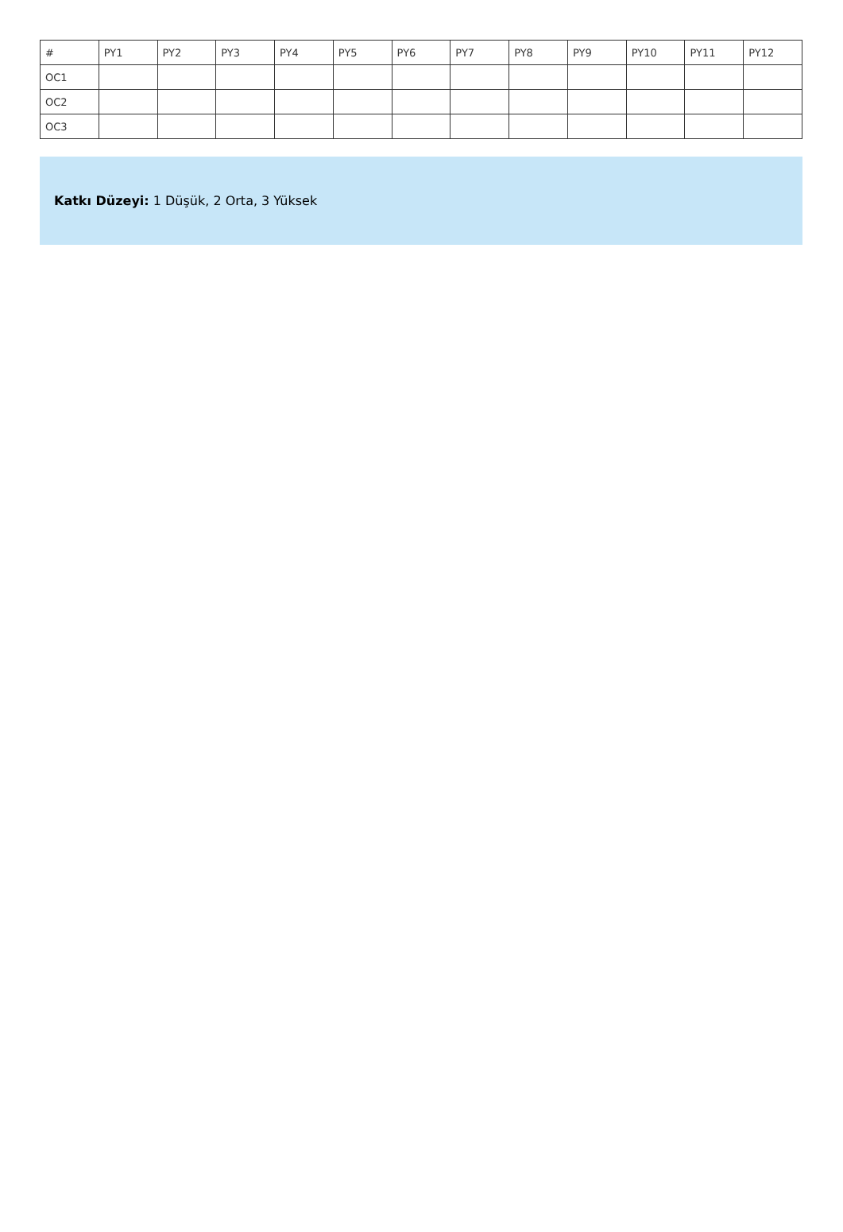| # | PY1 | PY2 | PY3 | PY4 | PY5 | PY6 | PY7 | PY8 | PY9 | PY10 | PY11 | PY12 |
| --- | --- | --- | --- | --- | --- | --- | --- | --- | --- | --- | --- | --- |
| OC1 | | | | | | | | | | | | |
| OC2 | | | | | | | | | | | | |
| OC3 | | | | | | | | | | | | |
Katkı Düzeyi: 1 Düşük, 2 Orta, 3 Yüksek